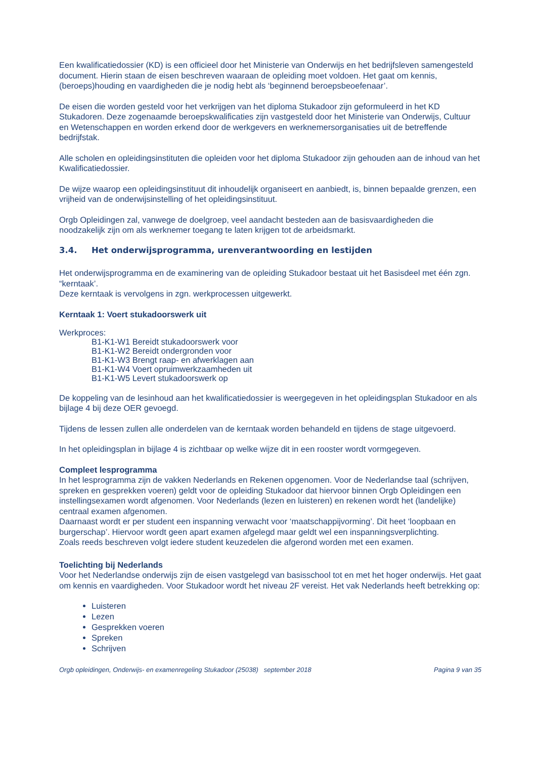Een kwalificatiedossier (KD) is een officieel door het Ministerie van Onderwijs en het bedrijfsleven samengesteld document. Hierin staan de eisen beschreven waaraan de opleiding moet voldoen. Het gaat om kennis, (beroeps)houding en vaardigheden die je nodig hebt als ‘beginnend beroepsbeoefenaar’.
De eisen die worden gesteld voor het verkrijgen van het diploma Stukadoor zijn geformuleerd in het KD Stukadoren. Deze zogenaamde beroepskwalificaties zijn vastgesteld door het Ministerie van Onderwijs, Cultuur en Wetenschappen en worden erkend door de werkgevers en werknemersorganisaties uit de betreffende bedrijfstak.
Alle scholen en opleidingsinstituten die opleiden voor het diploma Stukadoor zijn gehouden aan de inhoud van het Kwalificatiedossier.
De wijze waarop een opleidingsinstituut dit inhoudelijk organiseert en aanbiedt, is, binnen bepaalde grenzen, een vrijheid van de onderwijsinstelling of het opleidingsinstituut.
Orgb Opleidingen zal, vanwege de doelgroep, veel aandacht besteden aan de basisvaardigheden die noodzakelijk zijn om als werknemer toegang te laten krijgen tot de arbeidsmarkt.
3.4. Het onderwijsprogramma, urenverantwoording en lestijden
Het onderwijsprogramma en de examinering van de opleiding Stukadoor bestaat uit het Basisdeel met één zgn. “kerntaak’.
Deze kerntaak is vervolgens in zgn. werkprocessen uitgewerkt.
Kerntaak 1: Voert stukadoorswerk uit
Werkproces:
B1-K1-W1 Bereidt stukadoorswerk voor
B1-K1-W2 Bereidt ondergronden voor
B1-K1-W3 Brengt raap- en afwerklagen aan
B1-K1-W4 Voert opruimwerkzaamheden uit
B1-K1-W5 Levert stukadoorswerk op
De koppeling van de lesinhoud aan het kwalificatiedossier is weergegeven in het opleidingsplan Stukadoor en als bijlage 4 bij deze OER gevoegd.
Tijdens de lessen zullen alle onderdelen van de kerntaak worden behandeld en tijdens de stage uitgevoerd.
In het opleidingsplan in bijlage 4 is zichtbaar op welke wijze dit in een rooster wordt vormgegeven.
Compleet lesprogramma
In het lesprogramma zijn de vakken Nederlands en Rekenen opgenomen. Voor de Nederlandse taal (schrijven, spreken en gesprekken voeren) geldt voor de opleiding Stukadoor dat hiervoor binnen Orgb Opleidingen een instellingsexamen wordt afgenomen. Voor Nederlands (lezen en luisteren) en rekenen wordt het (landelijke) centraal examen afgenomen.
Daarnaast wordt er per student een inspanning verwacht voor ‘maatschappijvorming’. Dit heet ‘loopbaan en burgerschap’. Hiervoor wordt geen apart examen afgelegd maar geldt wel een inspanningsverplichting.
Zoals reeds beschreven volgt iedere student keuzedelen die afgerond worden met een examen.
Toelichting bij Nederlands
Voor het Nederlandse onderwijs zijn de eisen vastgelegd van basisschool tot en met het hoger onderwijs. Het gaat om kennis en vaardigheden. Voor Stukadoor wordt het niveau 2F vereist. Het vak Nederlands heeft betrekking op:
Luisteren
Lezen
Gesprekken voeren
Spreken
Schrijven
Orgb opleidingen, Onderwijs- en examenregeling Stukadoor (25038) september 2018 Pagina 9 van 35